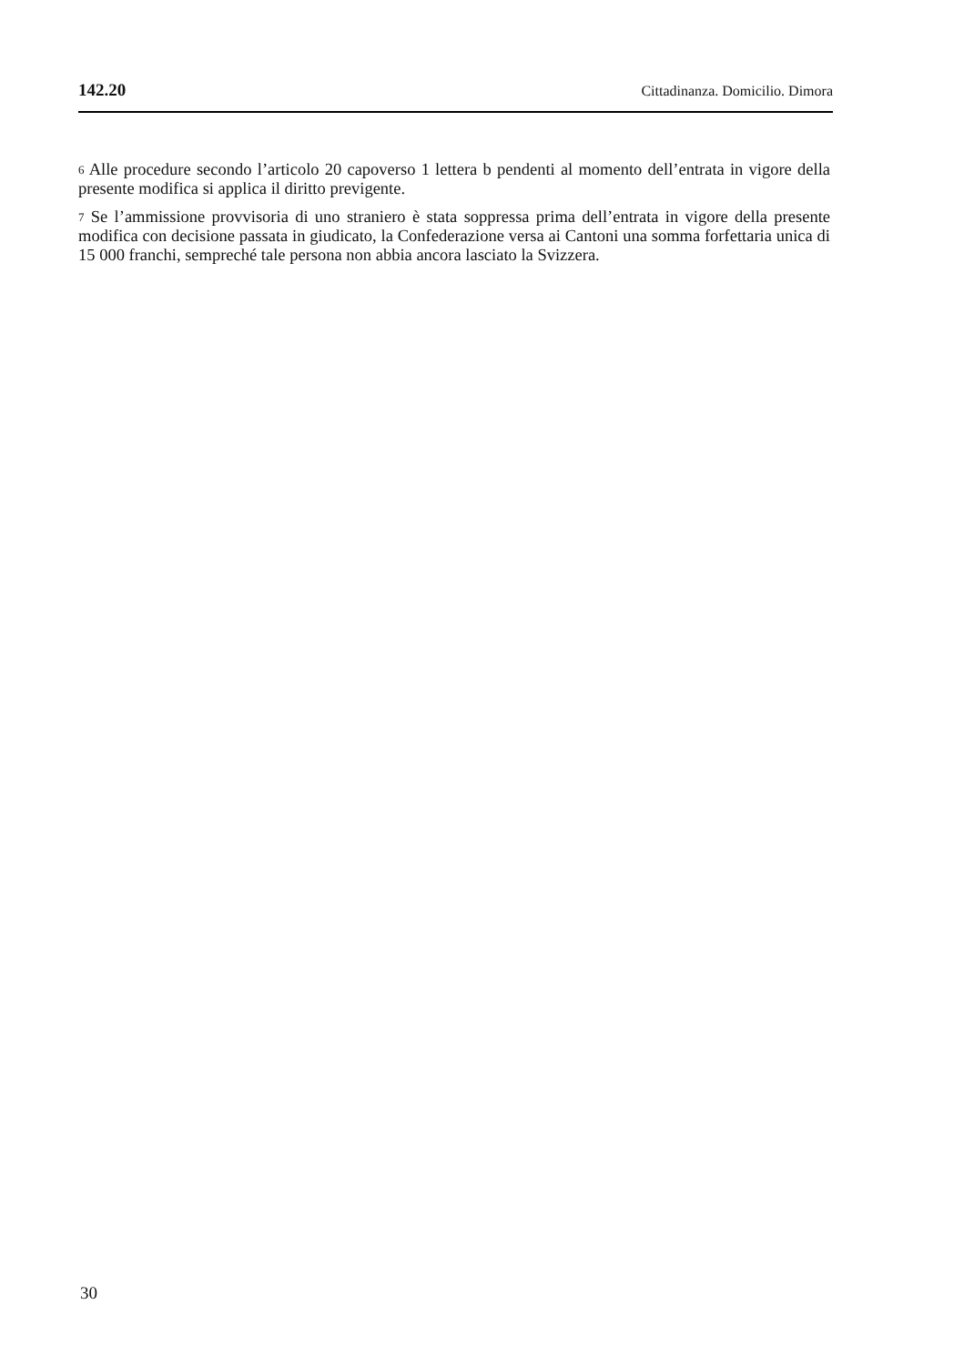142.20 Cittadinanza. Domicilio. Dimora
<sup>6</sup> Alle procedure secondo l’articolo 20 capoverso 1 lettera b pendenti al momento dell’entrata in vigore della presente modifica si applica il diritto previgente.
<sup>7</sup> Se l’ammissione provvisoria di uno straniero è stata soppressa prima dell’entrata in vigore della presente modifica con decisione passata in giudicato, la Confederazione versa ai Cantoni una somma forfettaria unica di 15 000 franchi, sempreché tale persona non abbia ancora lasciato la Svizzera.
30